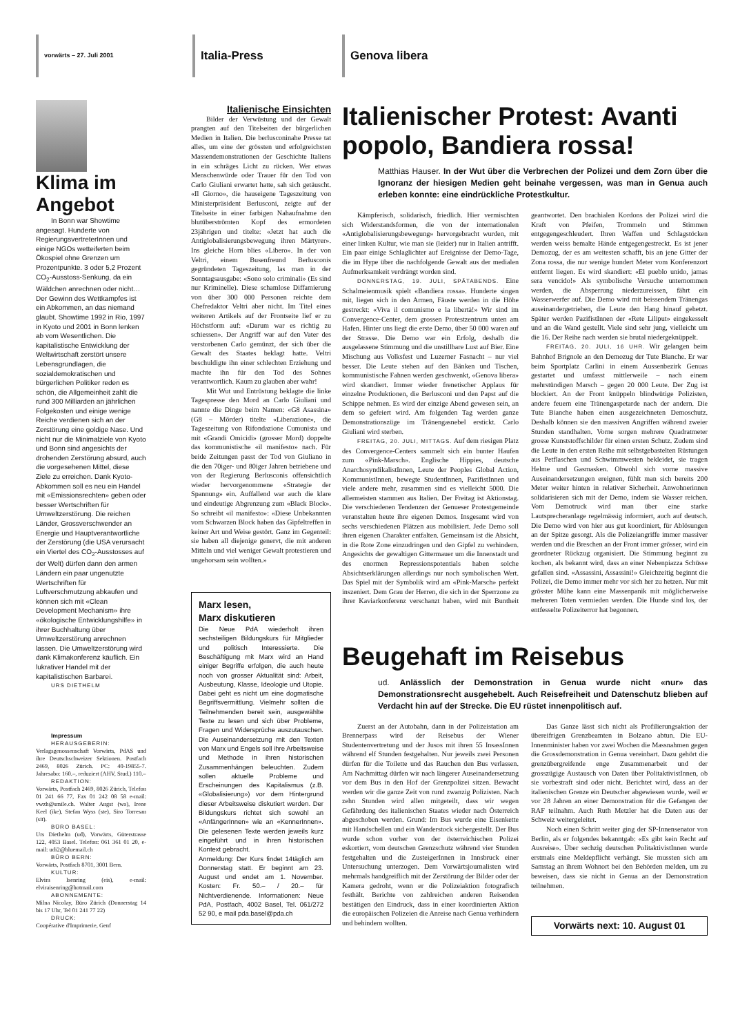vorwärts – 27. Juli 2001
Italia-Press Genova libera
Klima im Angebot
In Bonn war Showtime angesagt. Hunderte von RegierungsvertreterInnen und einige NGOs wetteiferten beim Ökospiel ohne Grenzen um Prozentpunkte. 3 oder 5,2 Prozent CO<sub>2</sub>-Ausstoss-Senkung, da ein Wäldchen anrechnen oder nicht… Der Gewinn des Wettkampfes ist ein Abkommen, an das niemand glaubt. Showtime 1992 in Rio, 1997 in Kyoto und 2001 in Bonn lenken ab vom Wesentlichen. Die kapitalistische Entwicklung der Weltwirtschaft zerstört unsere Lebensgrundlagen, die sozialdemokratischen und bürgerlichen Politiker reden es schön, die Allgemeinheit zahlt die rund 300 Milliarden an jährlichen Folgekosten und einige wenige Reiche verdienen sich an der Zerstörung eine goldige Nase. Und nicht nur die Minimalziele von Kyoto und Bonn sind angesichts der drohenden Zerstörung absurd, auch die vorgesehenen Mittel, diese Ziele zu erreichen. Dank Kyoto-Abkommen soll es neu ein Handel mit «Emissionsrechten» geben oder besser Wertschriften für Umweltzerstörung. Die reichen Länder, Grossverschwender an Energie und Hauptverantwortliche der Zerstörung (die USA verursacht ein Viertel des CO<sub>2</sub>-Ausstosses auf der Welt) dürfen dann den armen Ländern ein paar ungenutzte Wertschriften für Luftverschmutzung abkaufen und können sich mit «Clean Development Mechanism» ihre «ökologische Entwicklungshilfe» in ihrer Buchhaltung über Umweltzerstörung anrechnen lassen. Die Umweltzerstörung wird dank Klimakonferenz käuflich. Ein lukrativer Handel mit der kapitalistischen Barbarei.
URS DIETHELM
Impressum
HERAUSGEBERIN:
Verlagsgenossenschaft Vorwärts, PdAS und ihre Deutschschweizer Sektionen. Postfach 2469, 8026 Zürich. PC: 40-19855-7. Jahresabo: 160.–, reduziert (AHV, Stud.) 110.–
REDAKTION:
Vorwärts, Postfach 2469, 8026 Zürich, Telefon 01 241 66 77, Fax 01 242 08 58 e-mail: vwzh@smile.ch. Walter Angst (wa), Irene Keel (ike), Stefan Wyss (ste), Siro Torresan (sit).
BÜRO BASEL:
Urs Diethelm (ud), Vorwärts, Güterstrasse 122, 4053 Basel. Telefon: 061 361 01 20, e-mail: udi2@bluemail.ch
BÜRO BERN:
Vorwärts, Postfach 8701, 3001 Bern.
KULTUR:
Elvira Isenring (eis), e-mail: elviraisenring@hotmail.com
ABONNEMENTE:
Milna Nicolay, Büro Zürich (Donnerstag 14 bis 17 Uhr, Tel 01 241 77 22)
DRUCK:
Coopérative d'Imprimerie, Genf
Italienische Einsichten
Bilder der Verwüstung und der Gewalt prangten auf den Titelseiten der bürgerlichen Medien in Italien. Die berlusconinahe Presse tat alles, um eine der grössten und erfolgreichsten Massendemonstrationen der Geschichte Italiens in ein schräges Licht zu rücken. Wer etwas Menschenwürde oder Trauer für den Tod von Carlo Giuliani erwartet hatte, sah sich getäuscht. «Il Giorno», die hauseigene Tageszeitung von Ministerpräsident Berlusconi, zeigte auf der Titelseite in einer farbigen Nahaufnahme den blutüberströmten Kopf des ermordeten 23jährigen und titelte: «Jetzt hat auch die Antiglobalisierungsbewegung ihren Märtyrer». Ins gleiche Horn blies «Libero». In der von Veltri, einem Busenfreund Berlusconis gegründeten Tageszeitung, las man in der Sonntagsausgabe: «Sono solo criminali» (Es sind nur Kriminelle). Diese schamlose Diffamierung von über 300 000 Personen reichte dem Chefredaktor Veltri aber nicht. Im Titel eines weiteren Artikels auf der Frontseite lief er zu Höchstform auf: «Darum war es richtig zu schiessen». Der Angriff war auf den Vater des verstorbenen Carlo gemünzt, der sich über die Gewalt des Staates beklagt hatte. Veltri beschuldigte ihn einer schlechten Erziehung und machte ihn für den Tod des Sohnes verantwortlich. Kaum zu glauben aber wahr!
Mit Wut und Entrüstung beklagte die linke Tagespresse den Mord an Carlo Giuliani und nannte die Dinge beim Namen: «G8 Asassina» (G8 – Mörder) titelte «Liberazione», die Tageszeitung von Rifondazione Cumunista und mit «Grandi Omicidi» (grosser Mord) doppelte das kommunistische «il manifesto» nach. Für beide Zeitungen passt der Tod von Giuliano in die den 70iger- und 80iger Jahren betriebene und von der Regierung Berlusconis offensichtlich wieder hervorgenommene «Strategie der Spannung» ein. Auffallend war auch die klare und eindeutige Abgrenzung zum «Black Block». So schreibt «il manifesto»: «Diese Unbekannten vom Schwarzen Block haben das Gipfeltreffen in keiner Art und Weise gestört. Ganz im Gegenteil: sie haben all diejenige genervt, die mit anderen Mitteln und viel weniger Gewalt protestieren und ungehorsam sein wollten.»
Marx lesen,
Marx diskutieren
Die Neue PdA wiederholt ihren sechsteiligen Bildungskurs für Mitglieder und politisch Interessierte. Die Beschäftigung mit Marx wird an Hand einiger Begriffe erfolgen, die auch heute noch von grosser Aktualität sind: Arbeit, Ausbeutung, Klasse, Ideologie und Utopie. Dabei geht es nicht um eine dogmatische Begriffsvermittlung. Vielmehr sollten die Teilnehmenden bereit sein, ausgewählte Texte zu lesen und sich über Probleme, Fragen und Widersprüche auszutauschen. Die Auseinandersetzung mit den Texten von Marx und Engels soll ihre Arbeitsweise und Methode in ihren historischen Zusammenhängen beleuchten. Zudem sollen aktuelle Probleme und Erscheinungen des Kapitalismus (z.B. «Globalisierung») vor dem Hintergrund dieser Arbeitsweise diskutiert werden. Der Bildungskurs richtet sich sowohl an «AnfängerInnen» wie an «KennerInnen». Die gelesenen Texte werden jeweils kurz eingeführt und in ihren historischen Kontext gebracht.
Anmeldung: Der Kurs findet 14täglich am Donnerstag statt. Er beginnt am 23. August und endet am 1. November. Kosten: Fr. 50.– / 20.– für Nichtverdienende. Informationen: Neue PdA, Postfach, 4002 Basel, Tel. 061/272 52 90, e mail pda.basel@pda.ch
Italienischer Protest: Avanti popolo, Bandiera rossa!
Matthias Hauser. In der Wut über die Verbrechen der Polizei und dem Zorn über die Ignoranz der hiesigen Medien geht beinahe vergessen, was man in Genua auch erleben konnte: eine eindrückliche Protestkultur.
Kämpferisch, solidarisch, friedlich. Hier vermischten sich Widerstandsformen, die von der internationalen «Antiglobalisierungsbewegung» hervorgebracht wurden, mit einer linken Kultur, wie man sie (leider) nur in Italien antrifft. Ein paar einige Schlaglichter auf Ereignisse der Demo-Tage, die im Hype über die nachfolgende Gewalt aus der medialen Aufmerksamkeit verdrängt worden sind.
DONNERSTAG, 19. JULI, SPÄTABENDS. Eine Schalmeienmusik spielt «Bandiera rossa». Hunderte singen mit, liegen sich in den Armen, Fäuste werden in die Höhe gestreckt: «Viva il comunismo e la libertà!» Wir sind im Convergence-Center, dem grossen Protestzentrum unten am Hafen. Hinter uns liegt die erste Demo, über 50 000 waren auf der Strasse. Die Demo war ein Erfolg, deshalb die ausgelassene Stimmung und die unstillbare Lust auf Bier. Eine Mischung aus Volksfest und Luzerner Fasnacht – nur viel besser. Die Leute stehen auf den Bänken und Tischen, kommunistische Fahnen werden geschwenkt, «Genova libera» wird skandiert. Immer wieder frenetischer Applaus für einzelne Produktionen, die Berlusconi und den Papst auf die Schippe nehmen. Es wird der einzige Abend gewesen sein, an dem so gefeiert wird. Am folgenden Tag werden ganze Demonstrationszüge im Tränengasnebel erstickt. Carlo Giuliani wird sterben.
FREITAG, 20. JULI, MITTAGS. Auf dem riesigen Platz des Convergence-Centers sammelt sich ein bunter Haufen zum «Pink-Marsch». Englische Hippies, deutsche AnarchosyndikalistInnen, Leute der Peoples Global Action, KommunistInnen, bewegte StudentInnen, PazifistInnen und viele andere mehr, zusammen sind es vielleicht 5000. Die allermeisten stammen aus Italien. Der Freitag ist Aktionstag. Die verschiedenen Tendenzen der Genueser Protestgemeinde veranstalten heute ihre eigenen Demos. Insgesamt wird von sechs verschiedenen Plätzen aus mobilisiert. Jede Demo soll ihren eigenen Charakter entfalten. Gemeinsam ist die Absicht, in die Rote Zone einzudringen und den Gipfel zu verhindern. Angesichts der gewaltigen Gittermauer um die Innenstadt und des enormen Repressionspotentials haben solche Absichtserklärungen allerdings nur noch symbolischen Wert. Das Spiel mit der Symbolik wird am «Pink-Marsch» perfekt inszeniert. Dem Grau der Herren, die sich in der Sperrzone zu ihrer Kaviarkonferenz verschanzt haben, wird mit Buntheit geantwortet. Den brachialen Kordons der Polizei wird die Kraft von Pfeifen, Trommeln und Stimmen entgegengeschleudert. Ihren Waffen und Schlagstöcken werden weiss bemalte Hände entgegengestreckt. Es ist jener Demozug, der es am weitesten schafft, bis an jene Gitter der Zona rossa, die nur wenige hundert Meter vom Konferenzort entfernt liegen. Es wird skandiert: «El pueblo unido, jamas sera vencido!» Als symbolische Versuche unternommen werden, die Absperrung niederzureissen, fährt ein Wasserwerfer auf. Die Demo wird mit beissendem Tränengas auseinandergetrieben, die Leute den Hang hinauf gehetzt. Später werden PazifistInnen der «Rete Liliput» eingekesselt und an die Wand gestellt. Viele sind sehr jung, vielleicht um die 16. Der Reihe nach werden sie brutal niedergeknüppelt.
FREITAG, 20. JULI, 16 UHR. Wir gelangen beim Bahnhof Brignole an den Demozug der Tute Bianche. Er war beim Sportplatz Carlini in einem Aussenbezirk Genuas gestartet und umfasst mittlerweile – nach einem mehrstündigen Marsch – gegen 20 000 Leute. Der Zug ist blockiert. An der Front knüppeln blindwütige Polizisten, andere feuern eine Tränengaspetarde nach der andern. Die Tute Bianche haben einen ausgezeichneten Demoschutz. Deshalb können sie den massiven Angriffen während zweier Stunden standhalten. Vorne sorgen mehrere Quadratmeter grosse Kunststoffschilder für einen ersten Schutz. Zudem sind die Leute in den ersten Reihe mit selbstgebastelten Rüstungen aus Petflaschen und Schwimmwesten bekleidet, sie tragen Helme und Gasmasken. Obwohl sich vorne massive Auseinandersetzungen ereignen, fühlt man sich bereits 200 Meter weiter hinten in relativer Sicherheit. Anwohnerinnen solidarisieren sich mit der Demo, indem sie Wasser reichen. Vom Demotruck wird man über eine starke Lautsprecheranlage regelmässig informiert, auch auf deutsch. Die Demo wird von hier aus gut koordiniert, für Ablösungen an der Spitze gesorgt. Als die Polizeiangriffe immer massiver werden und die Breschen an der Front immer grösser, wird ein geordneter Rückzug organisiert. Die Stimmung beginnt zu kochen, als bekannt wird, dass an einer Nebenpiazza Schüsse gefallen sind. «Assassini, Assassini!» Gleichzeitig beginnt die Polizei, die Demo immer mehr vor sich her zu hetzen. Nur mit grösster Mühe kann eine Massenpanik mit möglicherweise mehreren Toten vermieden werden. Die Hunde sind los, der entfesselte Polizeiterror hat begonnen.
Beugehaft im Reisebus
ud. Anlässlich der Demonstration in Genua wurde nicht «nur» das Demonstrationsrecht ausgehebelt. Auch Reisefreiheit und Datenschutz blieben auf Verdacht hin auf der Strecke. Die EU rüstet innenpolitisch auf.
Zuerst an der Autobahn, dann in der Polizeistation am Brennerpass wird der Reisebus der Wiener Studentenvertretung und der Jusos mit ihren 55 InsassInnen während elf Stunden festgehalten. Nur jeweils zwei Personen dürfen für die Toilette und das Rauchen den Bus verlassen. Am Nachmittag dürfen wir nach längerer Auseinandersetzung vor dem Bus in den Hof der Grenzpolizei sitzen. Bewacht werden wir die ganze Zeit von rund zwanzig Polizisten. Nach zehn Stunden wird allen mitgeteilt, dass wir wegen Gefährdung des italienischen Staates wieder nach Österreich abgeschoben werden. Grund: Im Bus wurde eine Eisenkette mit Handschellen und ein Wanderstock sichergestellt. Der Bus wurde schon vorher von der österreichischen Polizei eskortiert, vom deutschen Grenzschutz während vier Stunden festgehalten und die ZusteigerInnen in Innsbruck einer Untersuchung unterzogen. Dem Vorwärtsjournalisten wird mehrmals handgreiflich mit der Zerstörung der Bilder oder der Kamera gedroht, wenn er die Polizeiaktion fotografisch festhält. Berichte von zahlreichen anderen Reisenden bestätigen den Eindruck, dass in einer koordinierten Aktion die europäischen Polizeien die Anreise nach Genua verhindern und behindern wollten.
Das Ganze lässt sich nicht als Profilierungsaktion der übereifrigen Grenzbeamten in Bolzano abtun. Die EU-Innenminister haben vor zwei Wochen die Massnahmen gegen die Grossdemonstration in Genua vereinbart. Dazu gehört die grenzübergreifende enge Zusammenarbeit und der grosszügige Austausch von Daten über PolitaktivistInnen, ob sie vorbestraft sind oder nicht. Berichtet wird, dass an der italienischen Grenze ein Deutscher abgewiesen wurde, weil er vor 28 Jahren an einer Demonstration für die Gefangen der RAF teilnahm. Auch Ruth Metzler hat die Daten aus der Schweiz weitergeleitet.
Noch einen Schritt weiter ging der SP-Innensenator von Berlin, als er folgendes bekanntgab: «Es gibt kein Recht auf Ausreise». Über sechzig deutschen PolitaktivistInnen wurde erstmals eine Meldepflicht verhängt. Sie mussten sich am Samstag an ihrem Wohnort bei den Behörden melden, um zu beweisen, dass sie nicht in Genua an der Demonstration teilnehmen.
Vorwärts next: 10. August 01